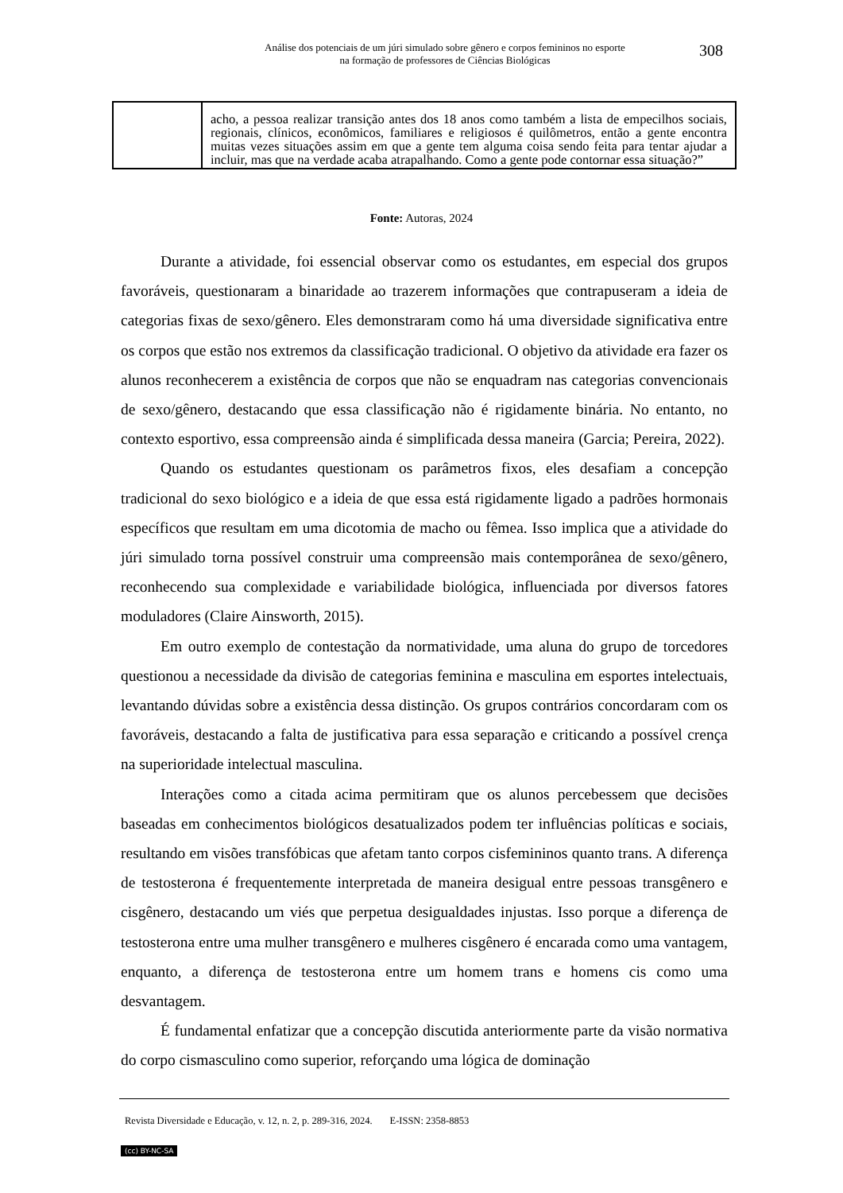Análise dos potenciais de um júri simulado sobre gênero e corpos femininos no esporte
na formação de professores de Ciências Biológicas
308
| | acho, a pessoa realizar transição antes dos 18 anos como também a lista de empecilhos sociais, regionais, clínicos, econômicos, familiares e religiosos é quilômetros, então a gente encontra muitas vezes situações assim em que a gente tem alguma coisa sendo feita para tentar ajudar a incluir, mas que na verdade acaba atrapalhando. Como a gente pode contornar essa situação?” |
Fonte: Autoras, 2024
Durante a atividade, foi essencial observar como os estudantes, em especial dos grupos favoráveis, questionaram a binaridade ao trazerem informações que contrapuseram a ideia de categorias fixas de sexo/gênero. Eles demonstraram como há uma diversidade significativa entre os corpos que estão nos extremos da classificação tradicional. O objetivo da atividade era fazer os alunos reconhecerem a existência de corpos que não se enquadram nas categorias convencionais de sexo/gênero, destacando que essa classificação não é rigidamente binária. No entanto, no contexto esportivo, essa compreensão ainda é simplificada dessa maneira (Garcia; Pereira, 2022).
Quando os estudantes questionam os parâmetros fixos, eles desafiam a concepção tradicional do sexo biológico e a ideia de que essa está rigidamente ligado a padrões hormonais específicos que resultam em uma dicotomia de macho ou fêmea. Isso implica que a atividade do júri simulado torna possível construir uma compreensão mais contemporânea de sexo/gênero, reconhecendo sua complexidade e variabilidade biológica, influenciada por diversos fatores moduladores (Claire Ainsworth, 2015).
Em outro exemplo de contestação da normatividade, uma aluna do grupo de torcedores questionou a necessidade da divisão de categorias feminina e masculina em esportes intelectuais, levantando dúvidas sobre a existência dessa distinção. Os grupos contrários concordaram com os favoráveis, destacando a falta de justificativa para essa separação e criticando a possível crença na superioridade intelectual masculina.
Interações como a citada acima permitiram que os alunos percebessem que decisões baseadas em conhecimentos biológicos desatualizados podem ter influências políticas e sociais, resultando em visões transfóbicas que afetam tanto corpos cisfemininos quanto trans. A diferença de testosterona é frequentemente interpretada de maneira desigual entre pessoas transgênero e cisgênero, destacando um viés que perpetua desigualdades injustas. Isso porque a diferença de testosterona entre uma mulher transgênero e mulheres cisgênero é encarada como uma vantagem, enquanto, a diferença de testosterona entre um homem trans e homens cis como uma desvantagem.
É fundamental enfatizar que a concepção discutida anteriormente parte da visão normativa do corpo cismasculino como superior, reforçando uma lógica de dominação
Revista Diversidade e Educação, v. 12, n. 2, p. 289-316, 2024. E-ISSN: 2358-8853
(cc) BY-NC-SA